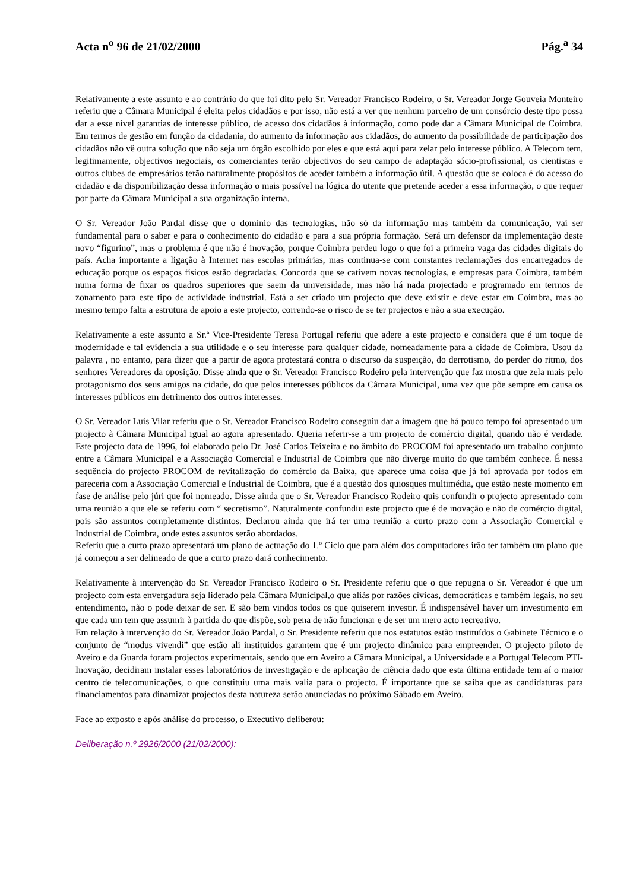Acta n<sup>o</sup> 96 de 21/02/2000 Pág.<sup>a</sup> 34
Relativamente a este assunto e ao contrário do que foi dito pelo Sr. Vereador Francisco Rodeiro, o Sr. Vereador Jorge Gouveia Monteiro referiu que a Câmara Municipal é eleita pelos cidadãos e por isso, não está a ver que nenhum parceiro de um consórcio deste tipo possa dar a esse nível garantias de interesse público, de acesso dos cidadãos à informação, como pode dar a Câmara Municipal de Coimbra. Em termos de gestão em função da cidadania, do aumento da informação aos cidadãos, do aumento da possibilidade de participação dos cidadãos não vê outra solução que não seja um órgão escolhido por eles e que está aqui para zelar pelo interesse público. A Telecom tem, legitimamente, objectivos negociais, os comerciantes terão objectivos do seu campo de adaptação sócio-profissional, os cientistas e outros clubes de empresários terão naturalmente propósitos de aceder também a informação útil. A questão que se coloca é do acesso do cidadão e da disponibilização dessa informação o mais possível na lógica do utente que pretende aceder a essa informação, o que requer por parte da Câmara Municipal a sua organização interna.
O Sr. Vereador João Pardal disse que o domínio das tecnologias, não só da informação mas também da comunicação, vai ser fundamental para o saber e para o conhecimento do cidadão e para a sua própria formação. Será um defensor da implementação deste novo “figurino”, mas o problema é que não é inovação, porque Coimbra perdeu logo o que foi a primeira vaga das cidades digitais do país. Acha importante a ligação à Internet nas escolas primárias, mas continua-se com constantes reclamações dos encarregados de educação porque os espaços físicos estão degradadas. Concorda que se cativem novas tecnologias, e empresas para Coimbra, também numa forma de fixar os quadros superiores que saem da universidade, mas não há nada projectado e programado em termos de zonamento para este tipo de actividade industrial. Está a ser criado um projecto que deve existir e deve estar em Coimbra, mas ao mesmo tempo falta a estrutura de apoio a este projecto, correndo-se o risco de se ter projectos e não a sua execução.
Relativamente a este assunto a Sr.ª Vice-Presidente Teresa Portugal referiu que adere a este projecto e considera que é um toque de modernidade e tal evidencia a sua utilidade e o seu interesse para qualquer cidade, nomeadamente para a cidade de Coimbra. Usou da palavra , no entanto, para dizer que a partir de agora protestará contra o discurso da suspeição, do derrotismo, do perder do ritmo, dos senhores Vereadores da oposição. Disse ainda que o Sr. Vereador Francisco Rodeiro pela intervenção que faz mostra que zela mais pelo protagonismo dos seus amigos na cidade, do que pelos interesses públicos da Câmara Municipal, uma vez que põe sempre em causa os interesses públicos em detrimento dos outros interesses.
O Sr. Vereador Luis Vilar referiu que o Sr. Vereador Francisco Rodeiro conseguiu dar a imagem que há pouco tempo foi apresentado um projecto à Câmara Municipal igual ao agora apresentado. Queria referir-se a um projecto de comércio digital, quando não é verdade. Este projecto data de 1996, foi elaborado pelo Dr. José Carlos Teixeira e no âmbito do PROCOM foi apresentado um trabalho conjunto entre a Câmara Municipal e a Associação Comercial e Industrial de Coimbra que não diverge muito do que também conhece. É nessa sequência do projecto PROCOM de revitalização do comércio da Baixa, que aparece uma coisa que já foi aprovada por todos em pareceria com a Associação Comercial e Industrial de Coimbra, que é a questão dos quiosques multimédia, que estão neste momento em fase de análise pelo júri que foi nomeado. Disse ainda que o Sr. Vereador Francisco Rodeiro quis confundir o projecto apresentado com uma reunião a que ele se referiu com “ secretismo”. Naturalmente confundiu este projecto que é de inovação e não de comércio digital, pois são assuntos completamente distintos. Declarou ainda que irá ter uma reunião a curto prazo com a Associação Comercial e Industrial de Coimbra, onde estes assuntos serão abordados.
Referiu que a curto prazo apresentará um plano de actuação do 1.º Ciclo que para além dos computadores irão ter também um plano que já começou a ser delineado de que a curto prazo dará conhecimento.
Relativamente à intervenção do Sr. Vereador Francisco Rodeiro o Sr. Presidente referiu que o que repugna o Sr. Vereador é que um projecto com esta envergadura seja liderado pela Câmara Municipal,o que aliás por razões cívicas, democráticas e também legais, no seu entendimento, não o pode deixar de ser. E são bem vindos todos os que quiserem investir. É indispensável haver um investimento em que cada um tem que assumir à partida do que dispõe, sob pena de não funcionar e de ser um mero acto recreativo.
Em relação à intervenção do Sr. Vereador João Pardal, o Sr. Presidente referiu que nos estatutos estão instituídos o Gabinete Técnico e o conjunto de “modus vivendi” que estão ali instituidos garantem que é um projecto dinâmico para empreender. O projecto piloto de Aveiro e da Guarda foram projectos experimentais, sendo que em Aveiro a Câmara Municipal, a Universidade e a Portugal Telecom PTI-Inovação, decidiram instalar esses laboratórios de investigação e de aplicação de ciência dado que esta última entidade tem aí o maior centro de telecomunicações, o que constituiu uma mais valia para o projecto. É importante que se saiba que as candidaturas para financiamentos para dinamizar projectos desta natureza serão anunciadas no próximo Sábado em Aveiro.
Face ao exposto e após análise do processo, o Executivo deliberou:
Deliberação n.º 2926/2000 (21/02/2000):